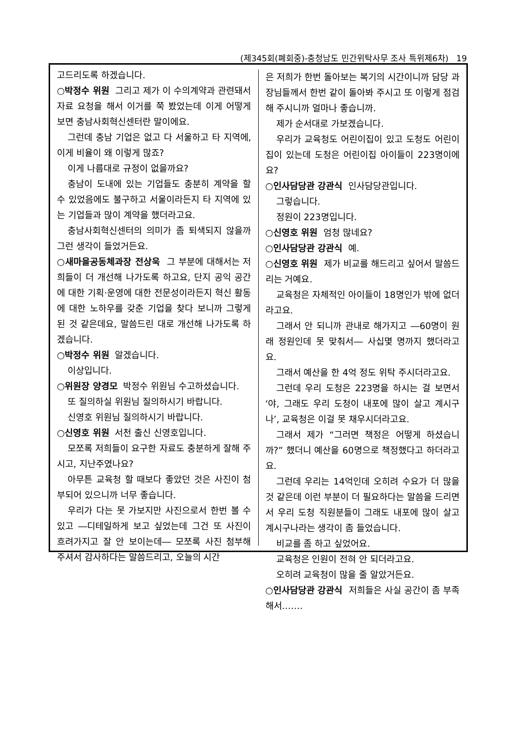(제345회(폐회중)-충청남도 민간위탁사무 조사 특위제6차) 19
고드리도록 하겠습니다.
○박정수 위원 그리고 제가 이 수의계약과 관련돼서 자료 요청을 해서 이거를 쭉 봤었는데 이게 어떻게 보면 충남사회혁신센터란 말이에요.
그런데 충남 기업은 없고 다 서울하고 타 지역에, 이게 비율이 왜 이렇게 많죠?
이게 나름대로 규정이 없을까요?
충남이 도내에 있는 기업들도 충분히 계약을 할 수 있었음에도 불구하고 서울이라든지 타 지역에 있는 기업들과 많이 계약을 했더라고요.
충남사회혁신센터의 의미가 좀 퇴색되지 않을까 그런 생각이 들었거든요.
○새마을공동체과장 전상욱 그 부분에 대해서는 저희들이 더 개선해 나가도록 하고요, 단지 공익 공간에 대한 기획·운영에 대한 전문성이라든지 혁신 활동에 대한 노하우를 갖춘 기업을 찾다 보니까 그렇게 된 것 같은데요, 말씀드린 대로 개선해 나가도록 하겠습니다.
○박정수 위원 알겠습니다.
이상입니다.
○위원장 양경모 박정수 위원님 수고하셨습니다.
또 질의하실 위원님 질의하시기 바랍니다.
신영호 위원님 질의하시기 바랍니다.
○신영호 위원 서천 출신 신영호입니다.
모쪼록 저희들이 요구한 자료도 충분하게 잘해 주시고, 지난주였나요?
아무튼 교육청 할 때보다 좋았던 것은 사진이 첨부되어 있으니까 너무 좋습니다.
우리가 다는 못 가보지만 사진으로서 한번 볼 수 있고 ―디테일하게 보고 싶었는데 그건 또 사진이 흐려가지고 잘 안 보이는데― 모쪼록 사진 첨부해 주셔서 감사하다는 말씀드리고, 오늘의 시간
은 저희가 한번 돌아보는 복기의 시간이니까 담당 과장님들께서 한번 같이 돌아봐 주시고 또 이렇게 점검해 주시니까 얼마나 좋습니까.
제가 순서대로 가보겠습니다.
우리가 교육청도 어린이집이 있고 도청도 어린이집이 있는데 도청은 어린이집 아이들이 223명이에요?
○인사담당관 강관식 인사담당관입니다.
그렇습니다.
정원이 223명입니다.
○신영호 위원 엄청 많네요?
○인사담당관 강관식 예.
○신영호 위원 제가 비교를 해드리고 싶어서 말씀드리는 거예요.
교육청은 자체적인 아이들이 18명인가 밖에 없더라고요.
그래서 안 되니까 관내로 해가지고 ―60명이 원래 정원인데 못 맞춰서― 사십몇 명까지 했더라고요.
그래서 예산을 한 4억 정도 위탁 주시더라고요.
그런데 우리 도청은 223명을 하시는 걸 보면서 ‘야, 그래도 우리 도청이 내포에 많이 살고 계시구나’, 교육청은 이걸 못 채우시더라고요.
그래서 제가 “그러면 책정은 어떻게 하셨습니까?” 했더니 예산을 60명으로 책정했다고 하더라고요.
그런데 우리는 14억인데 오히려 수요가 더 많을 것 같은데 이런 부분이 더 필요하다는 말씀을 드리면서 우리 도청 직원분들이 그래도 내포에 많이 살고 계시구나라는 생각이 좀 들었습니다.
비교를 좀 하고 싶었어요.
교육청은 인원이 전혀 안 되더라고요.
오히려 교육청이 많을 줄 알았거든요.
○인사담당관 강관식 저희들은 사실 공간이 좀 부족해서…….